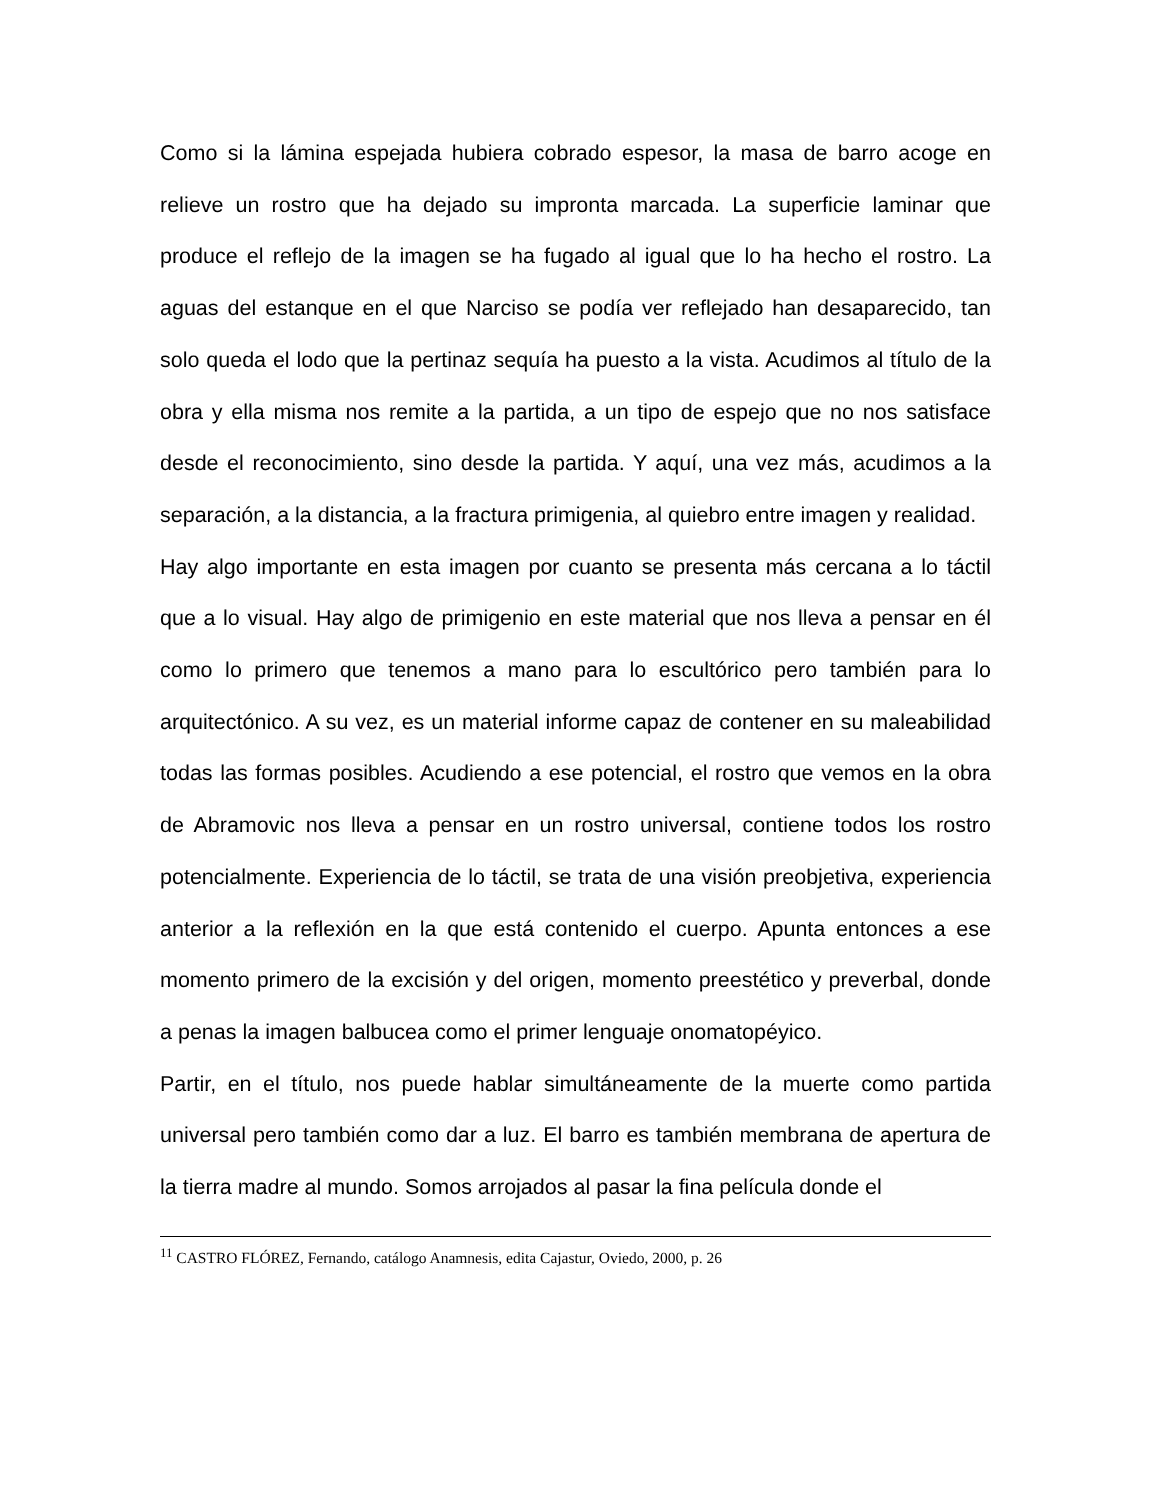Como si la lámina espejada hubiera cobrado espesor, la masa de barro acoge en relieve un rostro que ha dejado su impronta marcada. La superficie laminar que produce el reflejo de la imagen se ha fugado al igual que lo ha hecho el rostro. La aguas del estanque en el que Narciso se podía ver reflejado han desaparecido, tan solo queda el lodo que la pertinaz sequía ha puesto a la vista. Acudimos al título de la obra y ella misma nos remite a la partida, a un tipo de espejo que no nos satisface desde el reconocimiento, sino desde la partida. Y aquí, una vez más, acudimos a la separación, a la distancia, a la fractura primigenia, al quiebro entre imagen y realidad.
Hay algo importante en esta imagen por cuanto se presenta más cercana a lo táctil que a lo visual. Hay algo de primigenio en este material que nos lleva a pensar en él como lo primero que tenemos a mano para lo escultórico pero también para lo arquitectónico. A su vez, es un material informe capaz de contener en su maleabilidad todas las formas posibles. Acudiendo a ese potencial, el rostro que vemos en la obra de Abramovic nos lleva a pensar en un rostro universal, contiene todos los rostro potencialmente. Experiencia de lo táctil, se trata de una visión preobjetiva, experiencia anterior a la reflexión en la que está contenido el cuerpo. Apunta entonces a ese momento primero de la excisión y del origen, momento preestético y preverbal, donde a penas la imagen balbucea como el primer lenguaje onomatopéyico.
Partir, en el título, nos puede hablar simultáneamente de la muerte como partida universal pero también como dar a luz. El barro es también membrana de apertura de la tierra madre al mundo. Somos arrojados al pasar la fina película donde el
<sup>11</sup> CASTRO FLÓREZ, Fernando, catálogo Anamnesis, edita Cajastur, Oviedo, 2000, p. 26